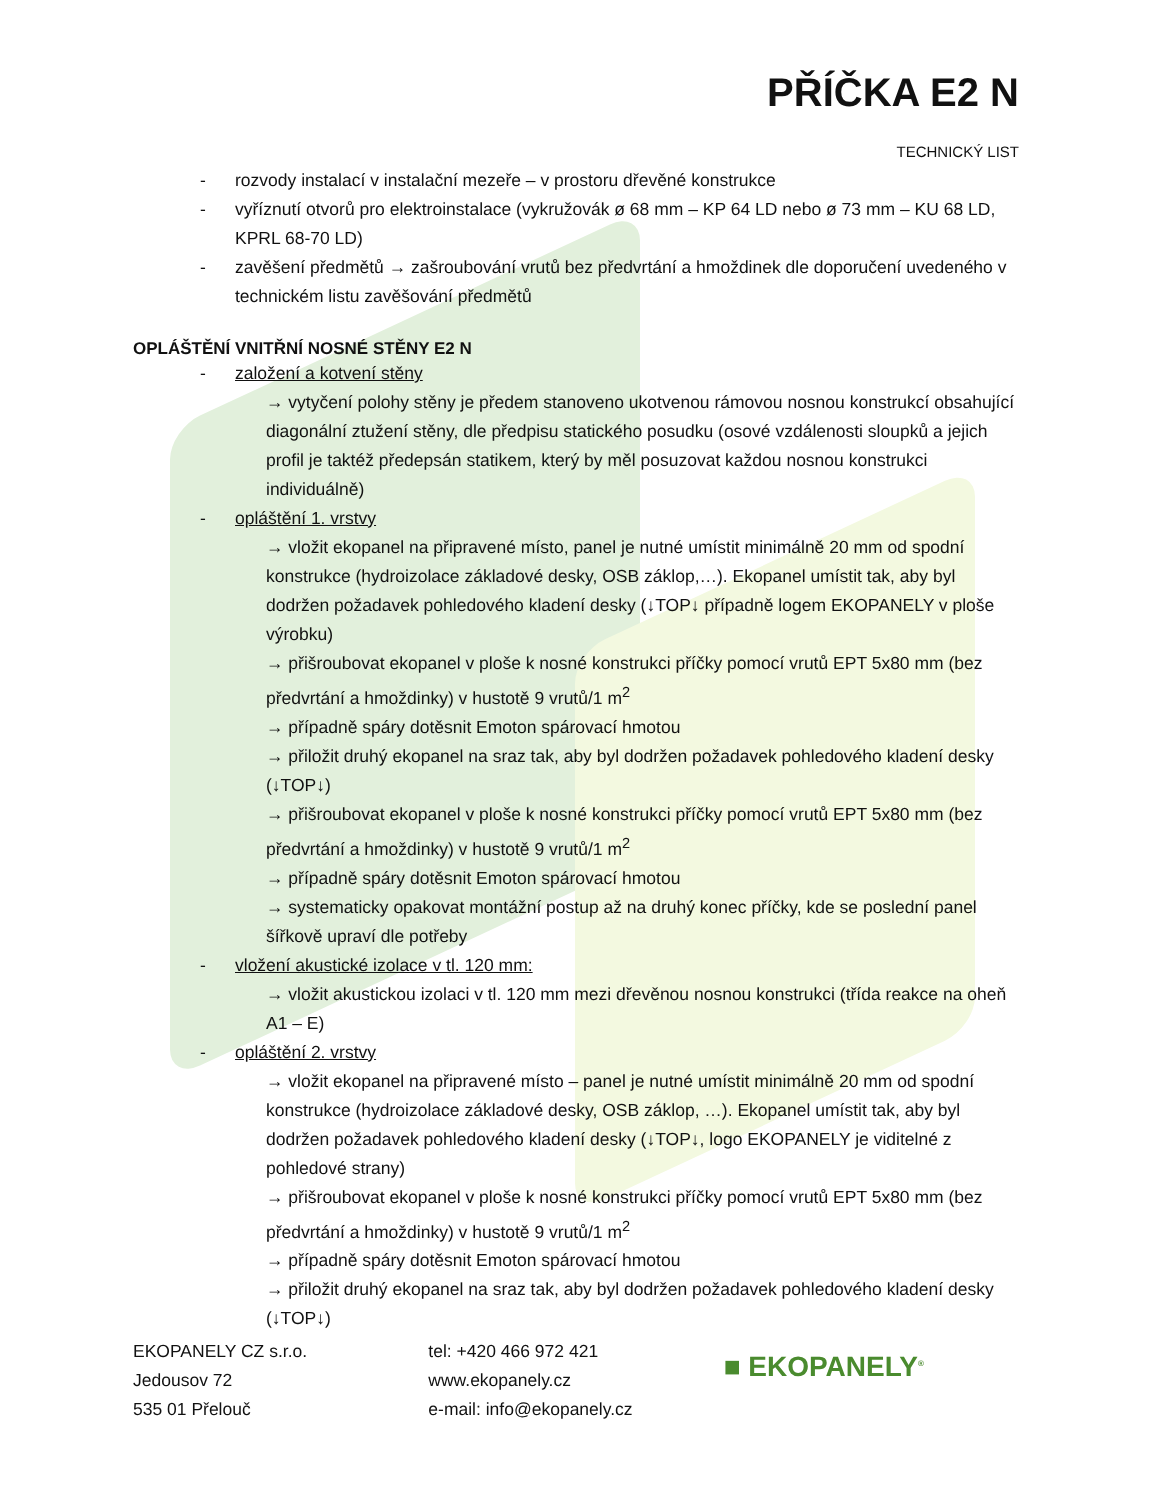PŘÍČKA E2 N
TECHNICKÝ LIST
- rozvody instalací v instalační mezeře – v prostoru dřevěné konstrukce
- vyříznutí otvorů pro elektroinstalace (vykružovák ø 68 mm – KP 64 LD nebo ø 73 mm – KU 68 LD, KPRL 68-70 LD)
- zavěšení předmětů → zašroubování vrutů bez předvrtání a hmoždinek dle doporučení uvedeného v technickém listu zavěšování předmětů
OPLÁŠTĚNÍ VNITŘNÍ NOSNÉ STĚNY E2 N
- založení a kotvení stěny
→ vytyčení polohy stěny je předem stanoveno ukotvenou rámovou nosnou konstrukcí obsahující diagonální ztužení stěny, dle předpisu statického posudku (osové vzdálenosti sloupků a jejich profil je taktéž předepsán statikem, který by měl posuzovat každou nosnou konstrukci individuálně)
- opláštění 1. vrstvy
→ vložit ekopanel na připravené místo, panel je nutné umístit minimálně 20 mm od spodní konstrukce (hydroizolace základové desky, OSB záklop,…). Ekopanel umístit tak, aby byl dodržen požadavek pohledového kladení desky (↓TOP↓ případně logem EKOPANELY v ploše výrobku)
→ přišroubovat ekopanel v ploše k nosné konstrukci příčky pomocí vrutů EPT 5x80 mm (bez předvrtání a hmoždinky) v hustotě 9 vrutů/1 m<sup>2</sup>
→ případně spáry dotěsnit Emoton spárovací hmotou
→ přiložit druhý ekopanel na sraz tak, aby byl dodržen požadavek pohledového kladení desky (↓TOP↓)
→ přišroubovat ekopanel v ploše k nosné konstrukci příčky pomocí vrutů EPT 5x80 mm (bez předvrtání a hmoždinky) v hustotě 9 vrutů/1 m<sup>2</sup>
→ případně spáry dotěsnit Emoton spárovací hmotou
→ systematicky opakovat montážní postup až na druhý konec příčky, kde se poslední panel šířkově upraví dle potřeby
- vložení akustické izolace v tl. 120 mm:
→ vložit akustickou izolaci v tl. 120 mm mezi dřevěnou nosnou konstrukci (třída reakce na oheň A1 – E)
- opláštění 2. vrstvy
→ vložit ekopanel na připravené místo – panel je nutné umístit minimálně 20 mm od spodní konstrukce (hydroizolace základové desky, OSB záklop, …). Ekopanel umístit tak, aby byl dodržen požadavek pohledového kladení desky (↓TOP↓, logo EKOPANELY je viditelné z pohledové strany)
→ přišroubovat ekopanel v ploše k nosné konstrukci příčky pomocí vrutů EPT 5x80 mm (bez předvrtání a hmoždinky) v hustotě 9 vrutů/1 m<sup>2</sup>
→ případně spáry dotěsnit Emoton spárovací hmotou
→ přiložit druhý ekopanel na sraz tak, aby byl dodržen požadavek pohledového kladení desky (↓TOP↓)
EKOPANELY CZ s.r.o.
Jedousov 72
535 01 Přelouč
tel: +420 466 972 421
www.ekopanely.cz
e-mail: info@ekopanely.cz
■ EKOPANELY<sup>®</sup>